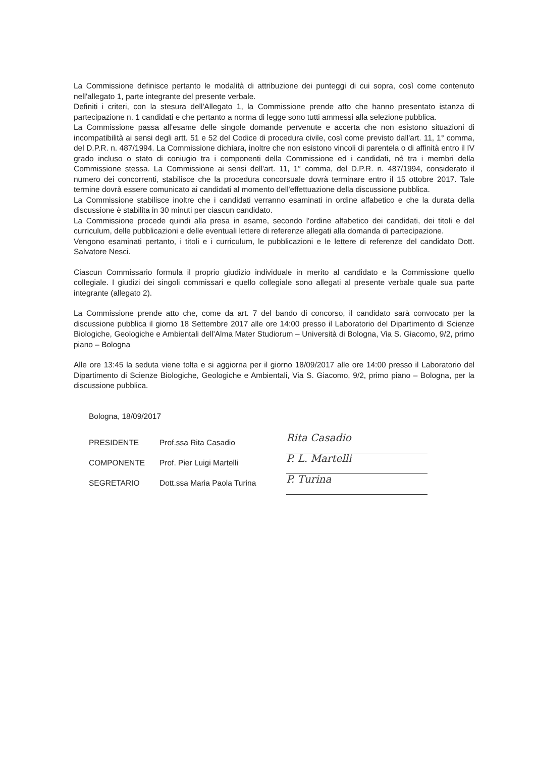La Commissione definisce pertanto le modalità di attribuzione dei punteggi di cui sopra, così come contenuto nell'allegato 1, parte integrante del presente verbale.
Definiti i criteri, con la stesura dell'Allegato 1, la Commissione prende atto che hanno presentato istanza di partecipazione n. 1 candidati e che pertanto a norma di legge sono tutti ammessi alla selezione pubblica.
La Commissione passa all'esame delle singole domande pervenute e accerta che non esistono situazioni di incompatibilità ai sensi degli artt. 51 e 52 del Codice di procedura civile, così come previsto dall'art. 11, 1° comma, del D.P.R. n. 487/1994. La Commissione dichiara, inoltre che non esistono vincoli di parentela o di affinità entro il IV grado incluso o stato di coniugio tra i componenti della Commissione ed i candidati, né tra i membri della Commissione stessa. La Commissione ai sensi dell'art. 11, 1° comma, del D.P.R. n. 487/1994, considerato il numero dei concorrenti, stabilisce che la procedura concorsuale dovrà terminare entro il 15 ottobre 2017. Tale termine dovrà essere comunicato ai candidati al momento dell'effettuazione della discussione pubblica.
La Commissione stabilisce inoltre che i candidati verranno esaminati in ordine alfabetico e che la durata della discussione è stabilita in 30 minuti per ciascun candidato.
La Commissione procede quindi alla presa in esame, secondo l'ordine alfabetico dei candidati, dei titoli e del curriculum, delle pubblicazioni e delle eventuali lettere di referenze allegati alla domanda di partecipazione.
Vengono esaminati pertanto, i titoli e i curriculum, le pubblicazioni e le lettere di referenze del candidato Dott. Salvatore Nesci.
Ciascun Commissario formula il proprio giudizio individuale in merito al candidato e la Commissione quello collegiale. I giudizi dei singoli commissari e quello collegiale sono allegati al presente verbale quale sua parte integrante (allegato 2).
La Commissione prende atto che, come da art. 7 del bando di concorso, il candidato sarà convocato per la discussione pubblica il giorno 18 Settembre 2017 alle ore 14:00 presso il Laboratorio del Dipartimento di Scienze Biologiche, Geologiche e Ambientali dell'Alma Mater Studiorum – Università di Bologna, Via S. Giacomo, 9/2, primo piano – Bologna
Alle ore 13:45 la seduta viene tolta e si aggiorna per il giorno 18/09/2017 alle ore 14:00 presso il Laboratorio del Dipartimento di Scienze Biologiche, Geologiche e Ambientali, Via S. Giacomo, 9/2, primo piano – Bologna, per la discussione pubblica.
Bologna, 18/09/2017
PRESIDENTE Prof.ssa Rita Casadio
COMPONENTE Prof. Pier Luigi Martelli
SEGRETARIO Dott.ssa Maria Paola Turina
Rita Casadio
P. L. Martelli
P. Turina